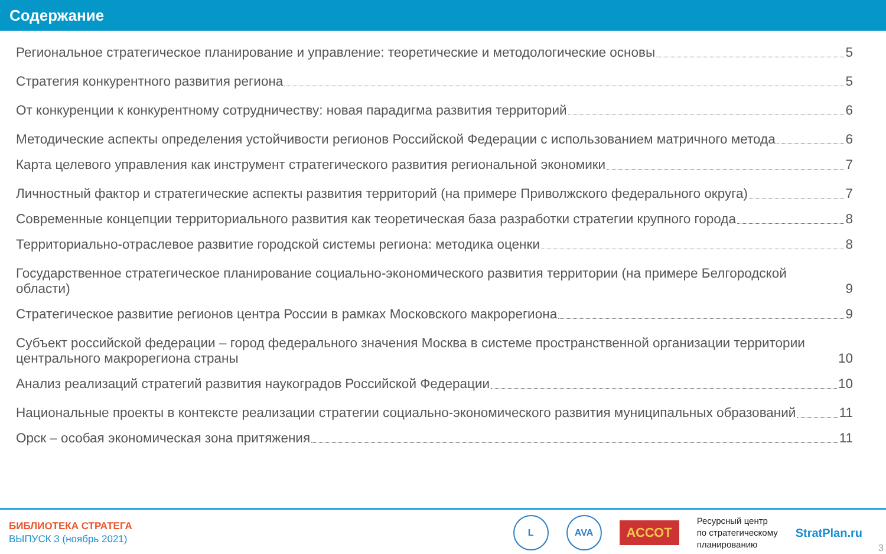Содержание
Региональное стратегическое планирование и управление: теоретические и методологические основы 5
Стратегия конкурентного развития региона 5
От конкуренции к конкурентному сотрудничеству: новая парадигма развития территорий 6
Методические аспекты определения устойчивости регионов Российской Федерации с использованием матричного метода 6
Карта целевого управления как инструмент стратегического развития региональной экономики 7
Личностный фактор и стратегические аспекты развития территорий (на примере Приволжского федерального округа) 7
Современные концепции территориального развития как теоретическая база разработки стратегии крупного города 8
Территориально-отраслевое развитие городской системы региона: методика оценки 8
Государственное стратегическое планирование социально-экономического развития территории (на примере Белгородской области) 9
Стратегическое развитие регионов центра России в рамках Московского макрорегиона 9
Субъект российской федерации – город федерального значения Москва в системе пространственной организации территории центрального макрорегиона страны 10
Анализ реализаций стратегий развития наукоградов Российской Федерации 10
Национальные проекты в контексте реализации стратегии социально-экономического развития муниципальных образований 11
Орск – особая экономическая зона притяжения 11
БИБЛИОТЕКА СТРАТЕГА
ВЫПУСК 3 (ноябрь 2021)
L AVA
АССОТ
Ресурсный центр
по стратегическому
планированию
StratPlan.ru
3